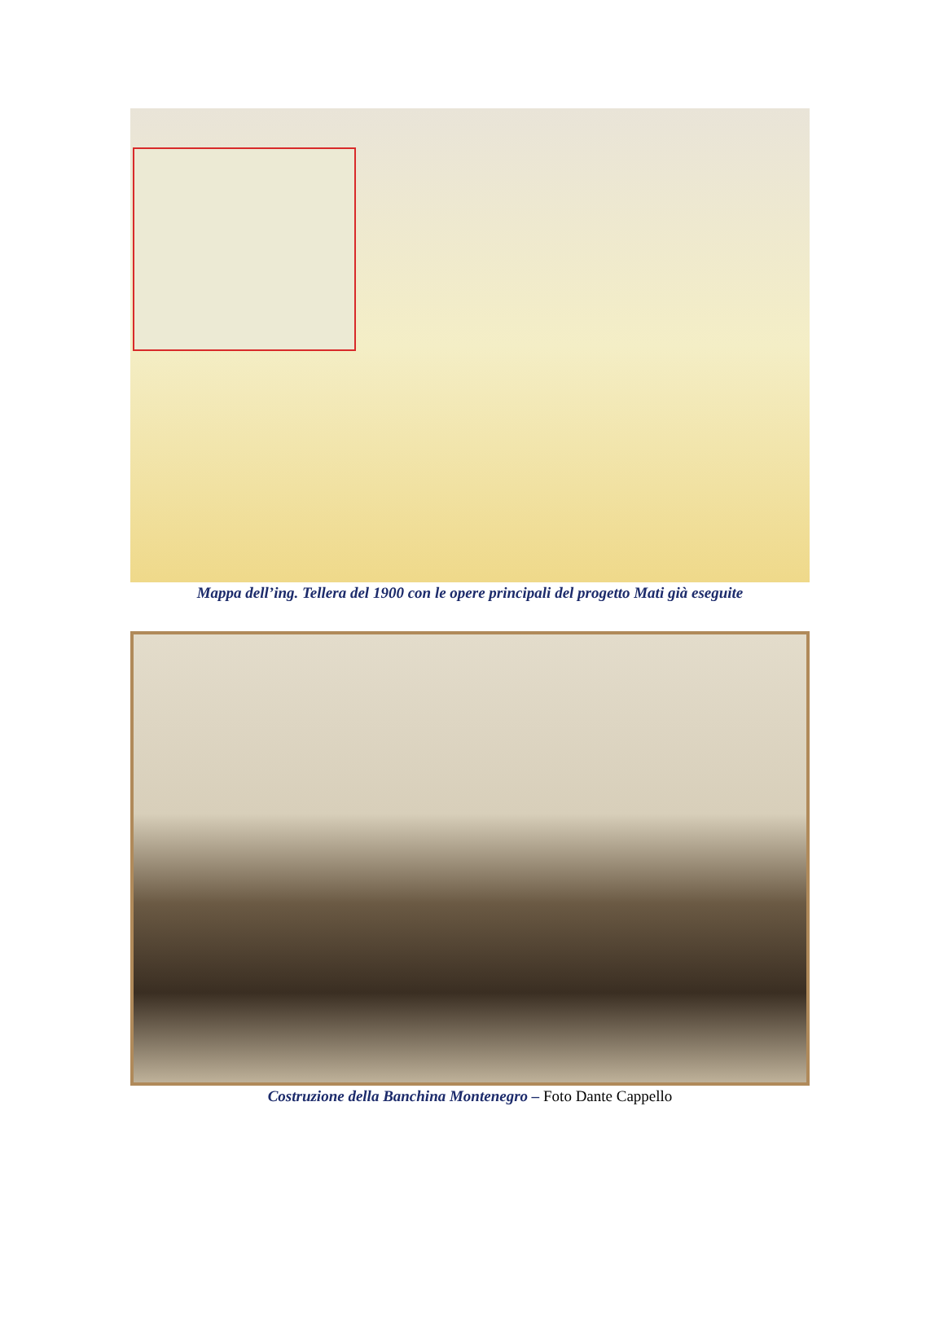Mappa dell’ing. Tellera del 1900 con le opere principali del progetto Mati già eseguite
Costruzione della Banchina Montenegro – Foto Dante Cappello